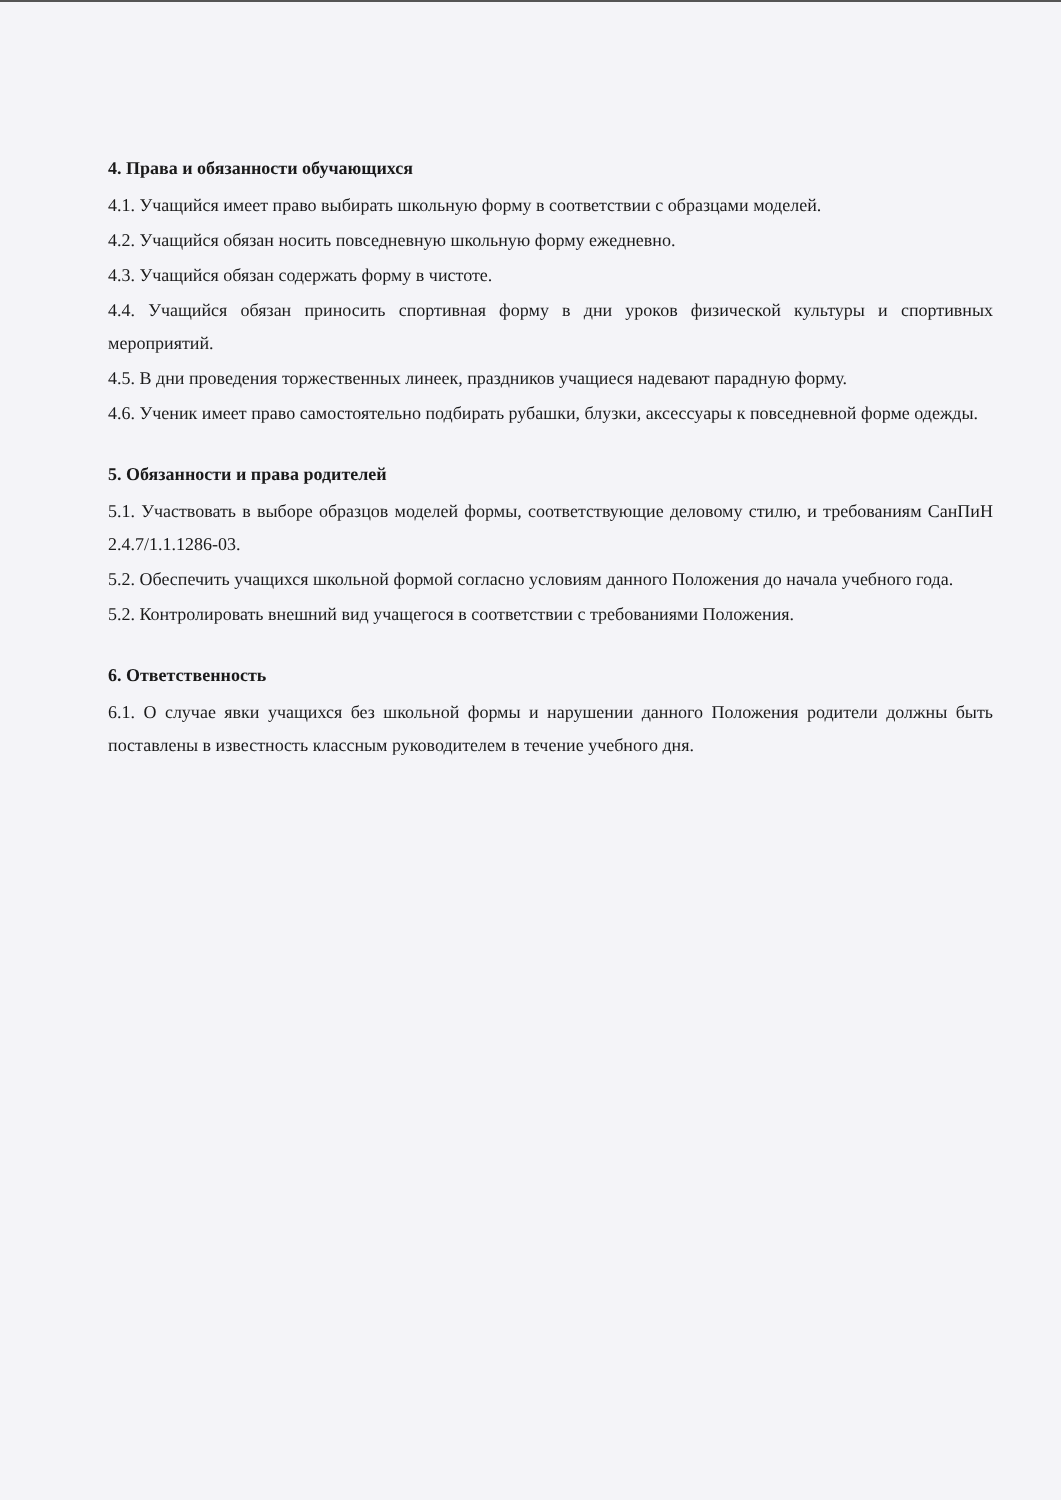4. Права и обязанности обучающихся
4.1. Учащийся имеет право выбирать школьную форму в соответствии с образцами моделей.
4.2. Учащийся обязан носить повседневную школьную форму ежедневно.
4.3. Учащийся обязан содержать форму в чистоте.
4.4. Учащийся обязан приносить спортивная форму в дни уроков физической культуры и спортивных мероприятий.
4.5. В дни проведения торжественных линеек, праздников учащиеся надевают парадную форму.
4.6. Ученик имеет право самостоятельно подбирать рубашки, блузки, аксессуары к повседневной форме одежды.
5. Обязанности и права родителей
5.1. Участвовать в выборе образцов моделей формы, соответствующие деловому стилю, и требованиям СанПиН 2.4.7/1.1.1286-03.
5.2. Обеспечить учащихся школьной формой согласно условиям данного Положения до начала учебного года.
5.2. Контролировать внешний вид учащегося в соответствии с требованиями Положения.
6. Ответственность
6.1. О случае явки учащихся без школьной формы и нарушении данного Положения родители должны быть поставлены в известность классным руководителем в течение учебного дня.